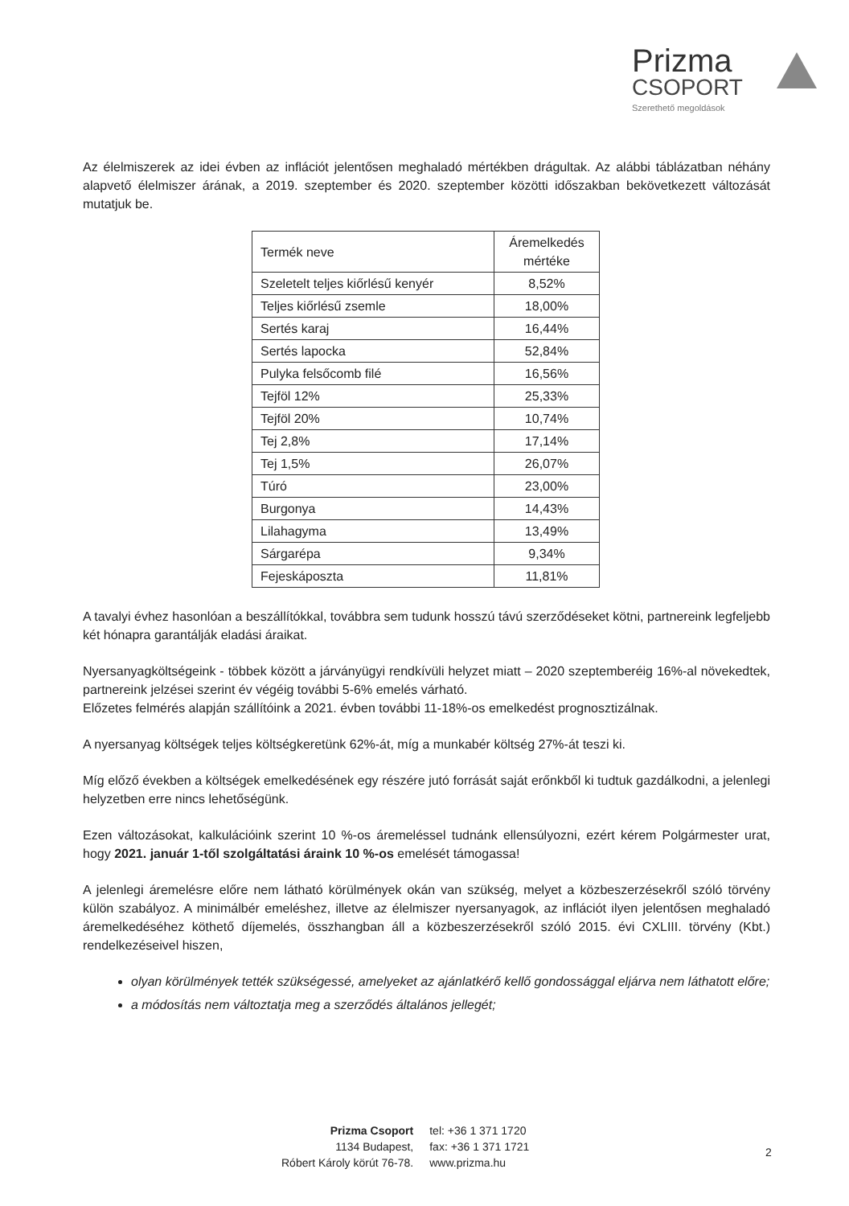Prizma
CSOPORT
Szerethető megoldások
Az élelmiszerek az idei évben az inflációt jelentősen meghaladó mértékben drágultak. Az alábbi táblázatban néhány alapvető élelmiszer árának, a 2019. szeptember és 2020. szeptember közötti időszakban bekövetkezett változását mutatjuk be.
| Termék neve | Áremelkedés mértéke |
| --- | --- |
| Szeletelt teljes kiőrlésű kenyér | 8,52% |
| Teljes kiőrlésű zsemle | 18,00% |
| Sertés karaj | 16,44% |
| Sertés lapocka | 52,84% |
| Pulyka felsőcomb filé | 16,56% |
| Tejföl 12% | 25,33% |
| Tejföl 20% | 10,74% |
| Tej 2,8% | 17,14% |
| Tej 1,5% | 26,07% |
| Túró | 23,00% |
| Burgonya | 14,43% |
| Lilahagyma | 13,49% |
| Sárgarépa | 9,34% |
| Fejeskáposzta | 11,81% |
A tavalyi évhez hasonlóan a beszállítókkal, továbbra sem tudunk hosszú távú szerződéseket kötni, partnereink legfeljebb két hónapra garantálják eladási áraikat.
Nyersanyagköltségeink - többek között a járványügyi rendkívüli helyzet miatt – 2020 szeptemberéig 16%-al növekedtek, partnereink jelzései szerint év végéig további 5-6% emelés várható.
Előzetes felmérés alapján szállítóink a 2021. évben további 11-18%-os emelkedést prognosztizálnak.
A nyersanyag költségek teljes költségkeretünk 62%-át, míg a munkabér költség 27%-át teszi ki.
Míg előző években a költségek emelkedésének egy részére jutó forrását saját erőnkből ki tudtuk gazdálkodni, a jelenlegi helyzetben erre nincs lehetőségünk.
Ezen változásokat, kalkulációink szerint 10 %-os áremeléssel tudnánk ellensúlyozni, ezért kérem Polgármester urat, hogy 2021. január 1-től szolgáltatási áraink 10 %-os emelését támogassa!
A jelenlegi áremelésre előre nem látható körülmények okán van szükség, melyet a közbeszerzésekről szóló törvény külön szabályoz. A minimálbér emeléshez, illetve az élelmiszer nyersanyagok, az inflációt ilyen jelentősen meghaladó áremelkedéséhez köthető díjemelés, összhangban áll a közbeszerzésekről szóló 2015. évi CXLIII. törvény (Kbt.) rendelkezéseivel hiszen,
olyan körülmények tették szükségessé, amelyeket az ajánlatkérő kellő gondossággal eljárva nem láthatott előre;
a módosítás nem változtatja meg a szerződés általános jellegét;
Prizma Csoport
1134 Budapest,
Róbert Károly körút 76-78.
tel: +36 1 371 1720
fax: +36 1 371 1721
www.prizma.hu
2